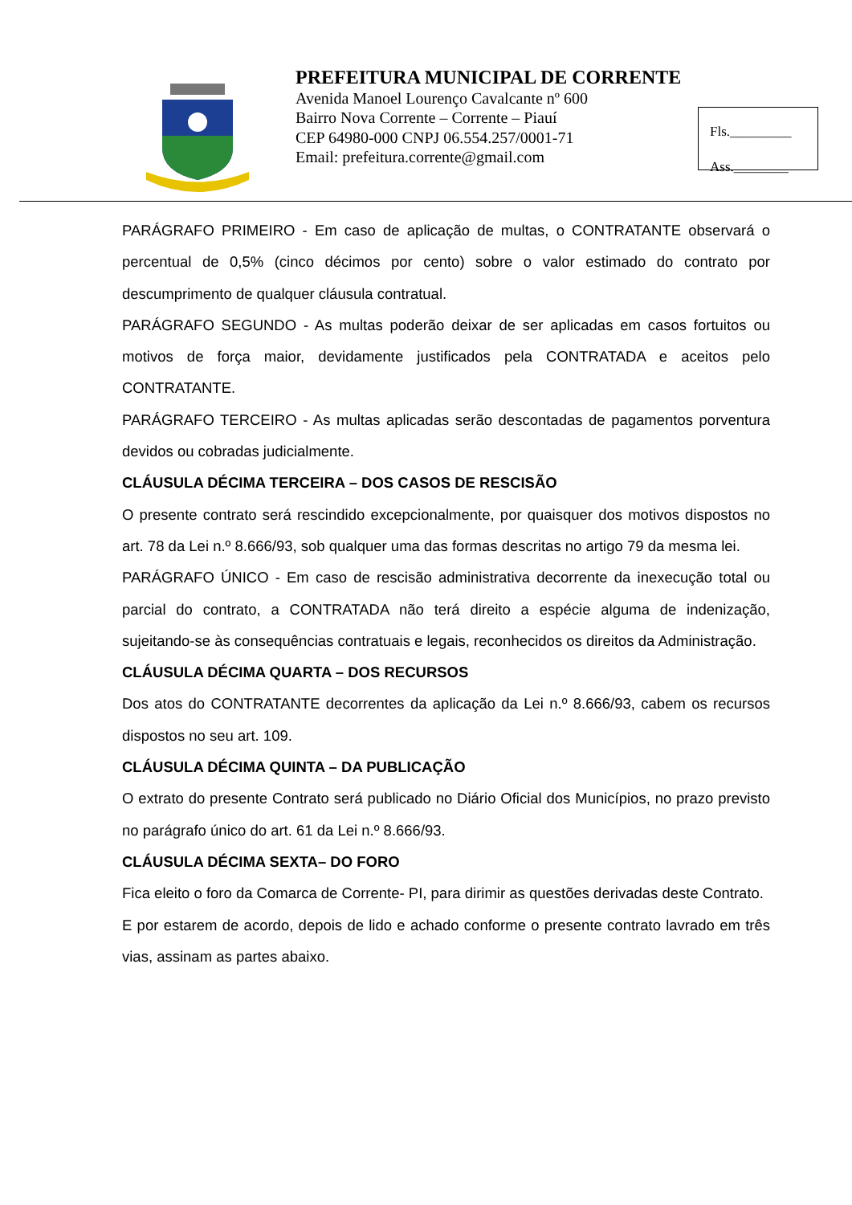PREFEITURA MUNICIPAL DE CORRENTE
Avenida Manoel Lourenço Cavalcante nº 600
Bairro Nova Corrente – Corrente – Piauí
CEP 64980-000 CNPJ 06.554.257/0001-71
Email: prefeitura.corrente@gmail.com
Fls._________
Ass.________
PARÁGRAFO PRIMEIRO - Em caso de aplicação de multas, o CONTRATANTE observará o percentual de 0,5% (cinco décimos por cento) sobre o valor estimado do contrato por descumprimento de qualquer cláusula contratual.
PARÁGRAFO SEGUNDO - As multas poderão deixar de ser aplicadas em casos fortuitos ou motivos de força maior, devidamente justificados pela CONTRATADA e aceitos pelo CONTRATANTE.
PARÁGRAFO TERCEIRO - As multas aplicadas serão descontadas de pagamentos porventura devidos ou cobradas judicialmente.
CLÁUSULA DÉCIMA TERCEIRA – DOS CASOS DE RESCISÃO
O presente contrato será rescindido excepcionalmente, por quaisquer dos motivos dispostos no art. 78 da Lei n.º 8.666/93, sob qualquer uma das formas descritas no artigo 79 da mesma lei.
PARÁGRAFO ÚNICO - Em caso de rescisão administrativa decorrente da inexecução total ou parcial do contrato, a CONTRATADA não terá direito a espécie alguma de indenização, sujeitando-se às consequências contratuais e legais, reconhecidos os direitos da Administração.
CLÁUSULA DÉCIMA QUARTA – DOS RECURSOS
Dos atos do CONTRATANTE decorrentes da aplicação da Lei n.º 8.666/93, cabem os recursos dispostos no seu art. 109.
CLÁUSULA DÉCIMA QUINTA – DA PUBLICAÇÃO
O extrato do presente Contrato será publicado no Diário Oficial dos Municípios, no prazo previsto no parágrafo único do art. 61 da Lei n.º 8.666/93.
CLÁUSULA DÉCIMA SEXTA– DO FORO
Fica eleito o foro da Comarca de Corrente- PI, para dirimir as questões derivadas deste Contrato.
E por estarem de acordo, depois de lido e achado conforme o presente contrato lavrado em três vias, assinam as partes abaixo.